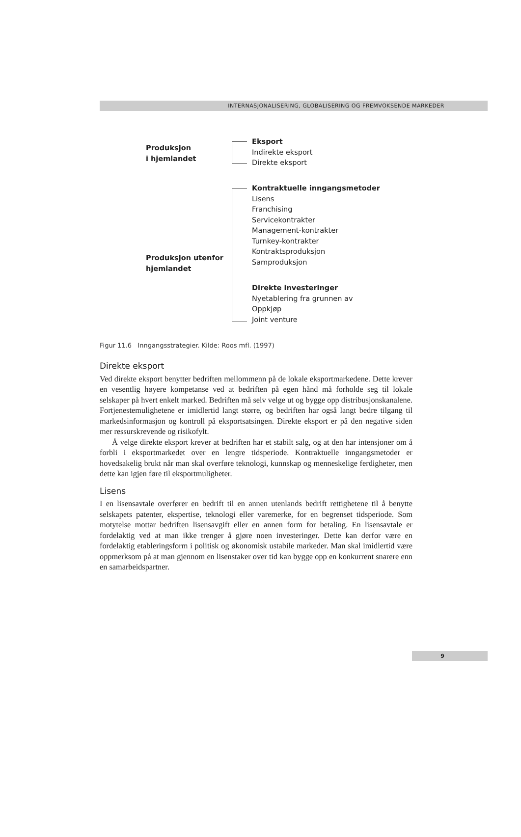INTERNASJONALISERING, GLOBALISERING OG FREMVOKSENDE MARKEDER
Produksjon
i hjemlandet
Produksjon utenfor
hjemlandet
Eksport
Indirekte eksport
Direkte eksport
Kontraktuelle inngangsmetoder
Lisens
Franchising
Servicekontrakter
Management-kontrakter
Turnkey-kontrakter
Kontraktsproduksjon
Samproduksjon
Direkte investeringer
Nyetablering fra grunnen av
Oppkjøp
Joint venture
Figur 11.6 Inngangsstrategier. Kilde: Roos mfl. (1997)
Direkte eksport
Ved direkte eksport benytter bedriften mellommenn på de lokale eksportmarkedene. Dette krever en vesentlig høyere kompetanse ved at bedriften på egen hånd må forholde seg til lokale selskaper på hvert enkelt marked. Bedriften må selv velge ut og bygge opp distribusjonskanalene. Fortjenestemulighetene er imidlertid langt større, og bedriften har også langt bedre tilgang til markedsinformasjon og kontroll på eksportsatsingen. Direkte eksport er på den negative siden mer ressurskrevende og risikofylt.
Å velge direkte eksport krever at bedriften har et stabilt salg, og at den har intensjoner om å forbli i eksportmarkedet over en lengre tidsperiode. Kontraktuelle inngangsmetoder er hovedsakelig brukt når man skal overføre teknologi, kunnskap og menneskelige ferdigheter, men dette kan igjen føre til eksportmuligheter.
Lisens
I en lisensavtale overfører en bedrift til en annen utenlands bedrift rettighetene til å benytte selskapets patenter, ekspertise, teknologi eller varemerke, for en begrenset tidsperiode. Som motytelse mottar bedriften lisensavgift eller en annen form for betaling. En lisensavtale er fordelaktig ved at man ikke trenger å gjøre noen investeringer. Dette kan derfor være en fordelaktig etableringsform i politisk og økonomisk ustabile markeder. Man skal imidlertid være oppmerksom på at man gjennom en lisenstaker over tid kan bygge opp en konkurrent snarere enn en samarbeidspartner.
9